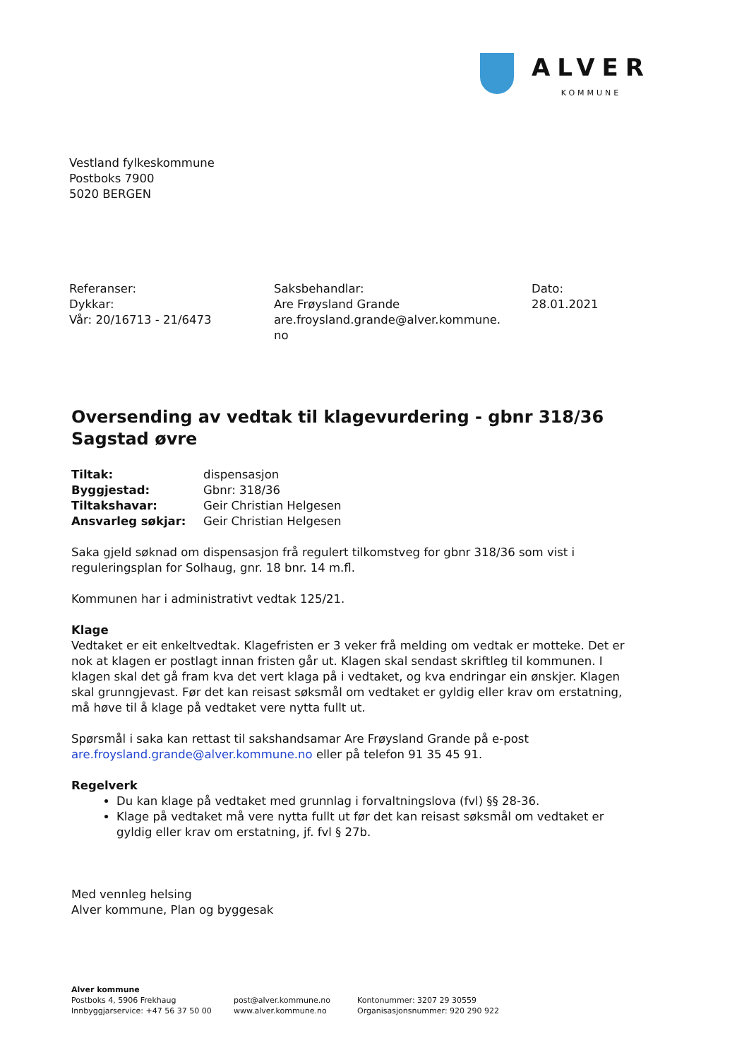ALVER
KOMMUNE
Vestland fylkeskommune
Postboks 7900
5020 BERGEN
Referanser:
Dykkar:
Vår: 20/16713 - 21/6473
Saksbehandlar:
Are Frøysland Grande
are.froysland.grande@alver.kommune.
no
Dato:
28.01.2021
Oversending av vedtak til klagevurdering - gbnr 318/36 Sagstad øvre
| Tiltak: | dispensasjon |
| Byggjestad: | Gbnr: 318/36 |
| Tiltakshavar: | Geir Christian Helgesen |
| Ansvarleg søkjar: | Geir Christian Helgesen |
Saka gjeld søknad om dispensasjon frå regulert tilkomstveg for gbnr 318/36 som vist i reguleringsplan for Solhaug, gnr. 18 bnr. 14 m.fl.
Kommunen har i administrativt vedtak 125/21.
Klage
Vedtaket er eit enkeltvedtak. Klagefristen er 3 veker frå melding om vedtak er motteke. Det er nok at klagen er postlagt innan fristen går ut. Klagen skal sendast skriftleg til kommunen. I klagen skal det gå fram kva det vert klaga på i vedtaket, og kva endringar ein ønskjer. Klagen skal grunngjevast. Før det kan reisast søksmål om vedtaket er gyldig eller krav om erstatning, må høve til å klage på vedtaket vere nytta fullt ut.
Spørsmål i saka kan rettast til sakshandsamar Are Frøysland Grande på e-post are.froysland.grande@alver.kommune.no eller på telefon 91 35 45 91.
Regelverk
Du kan klage på vedtaket med grunnlag i forvaltningslova (fvl) §§ 28-36.
Klage på vedtaket må vere nytta fullt ut før det kan reisast søksmål om vedtaket er gyldig eller krav om erstatning, jf. fvl § 27b.
Med vennleg helsing
Alver kommune, Plan og byggesak
Alver kommune
Postboks 4, 5906 Frekhaug
Innbyggjarservice: +47 56 37 50 00
post@alver.kommune.no
www.alver.kommune.no
Kontonummer: 3207 29 30559
Organisasjonsnummer: 920 290 922